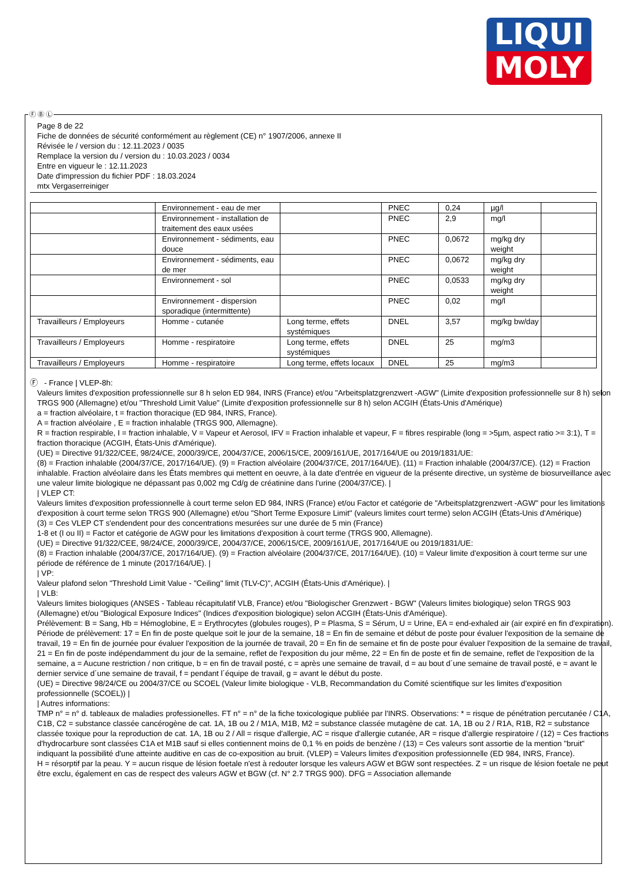LIQUI
MOLY
Page 8 de 22
Fiche de données de sécurité conformément au règlement (CE) n° 1907/2006, annexe II
Révisée le / version du : 12.11.2023 / 0035
Remplace la version du / version du : 10.03.2023 / 0034
Entre en vigueur le : 12.11.2023
Date d'impression du fichier PDF : 18.03.2024
mtx Vergaserreiniger
| | Environnement - eau de mer | | PNEC | 0,24 | µg/l | |
| | Environnement - installation de traitement des eaux usées | | PNEC | 2,9 | mg/l | |
| | Environnement - sédiments, eau douce | | PNEC | 0,0672 | mg/kg dry weight | |
| | Environnement - sédiments, eau de mer | | PNEC | 0,0672 | mg/kg dry weight | |
| | Environnement - sol | | PNEC | 0,0533 | mg/kg dry weight | |
| | Environnement - dispersion sporadique (intermittente) | | PNEC | 0,02 | mg/l | |
| Travailleurs / Employeurs | Homme - cutanée | Long terme, effets systémiques | DNEL | 3,57 | mg/kg bw/day | |
| Travailleurs / Employeurs | Homme - respiratoire | Long terme, effets systémiques | DNEL | 25 | mg/m3 | |
| Travailleurs / Employeurs | Homme - respiratoire | Long terme, effets locaux | DNEL | 25 | mg/m3 | |
Ⓕ - France | VLEP-8h:
Valeurs limites d'exposition professionnelle sur 8 h selon ED 984, INRS (France) et/ou "Arbeitsplatzgrenzwert -AGW" (Limite d'exposition professionnelle sur 8 h) selon TRGS 900 (Allemagne) et/ou "Threshold Limit Value" (Limite d'exposition professionnelle sur 8 h) selon ACGIH (États-Unis d'Amérique)
a = fraction alvéolaire, t = fraction thoracique (ED 984, INRS, France).
A = fraction alvéolaire , E = fraction inhalable (TRGS 900, Allemagne).
R = fraction respirable, I = fraction inhalable, V = Vapeur et Aerosol, IFV = Fraction inhalable et vapeur, F = fibres respirable (long = >5µm, aspect ratio >= 3:1), T = fraction thoracique (ACGIH, États-Unis d'Amérique).
(UE) = Directive 91/322/CEE, 98/24/CE, 2000/39/CE, 2004/37/CE, 2006/15/CE, 2009/161/UE, 2017/164/UE ou 2019/1831/UE:
(8) = Fraction inhalable (2004/37/CE, 2017/164/UE). (9) = Fraction alvéolaire (2004/37/CE, 2017/164/UE). (11) = Fraction inhalable (2004/37/CE). (12) = Fraction inhalable. Fraction alvéolaire dans les États membres qui mettent en oeuvre, à la date d'entrée en vigueur de la présente directive, un système de biosurveillance avec une valeur limite biologique ne dépassant pas 0,002 mg Cd/g de créatinine dans l'urine (2004/37/CE). |
| VLEP CT:
Valeurs limites d'exposition professionnelle à court terme selon ED 984, INRS (France) et/ou Factor et catégorie de "Arbeitsplatzgrenzwert -AGW" pour les limitations d'exposition à court terme selon TRGS 900 (Allemagne) et/ou "Short Terme Exposure Limit" (valeurs limites court terme) selon ACGIH (États-Unis d'Amérique)
(3) = Ces VLEP CT s'endendent pour des concentrations mesurées sur une durée de 5 min (France)
1-8 et (I ou II) = Factor et catégorie de AGW pour les limitations d'exposition à court terme (TRGS 900, Allemagne).
(UE) = Directive 91/322/CEE, 98/24/CE, 2000/39/CE, 2004/37/CE, 2006/15/CE, 2009/161/UE, 2017/164/UE ou 2019/1831/UE:
(8) = Fraction inhalable (2004/37/CE, 2017/164/UE). (9) = Fraction alvéolaire (2004/37/CE, 2017/164/UE). (10) = Valeur limite d'exposition à court terme sur une période de référence de 1 minute (2017/164/UE). |
| VP:
Valeur plafond selon "Threshold Limit Value - "Ceiling" limit (TLV-C)", ACGIH (États-Unis d'Amérique). |
| VLB:
Valeurs limites biologiques (ANSES - Tableau récapitulatif VLB, France) et/ou "Biologischer Grenzwert - BGW" (Valeurs limites biologique) selon TRGS 903 (Allemagne) et/ou "Biological Exposure Indices" (Indices d'exposition biologique) selon ACGIH (États-Unis d'Amérique).
Prélèvement: B = Sang, Hb = Hémoglobine, E = Erythrocytes (globules rouges), P = Plasma, S = Sérum, U = Urine, EA = end-exhaled air (air expiré en fin d'expiration).
Période de prélèvement: 17 = En fin de poste quelque soit le jour de la semaine, 18 = En fin de semaine et début de poste pour évaluer l'exposition de la semaine de travail, 19 = En fin de journée pour évaluer l'exposition de la journée de travail, 20 = En fin de semaine et fin de poste pour évaluer l'exposition de la semaine de travail, 21 = En fin de poste indépendamment du jour de la semaine, reflet de l'exposition du jour même, 22 = En fin de poste et fin de semaine, reflet de l'exposition de la semaine, a = Aucune restriction / non critique, b = en fin de travail posté, c = après une semaine de travail, d = au bout d´une semaine de travail posté, e = avant le dernier service d´une semaine de travail, f = pendant l´équipe de travail, g = avant le début du poste.
(UE) = Directive 98/24/CE ou 2004/37/CE ou SCOEL (Valeur limite biologique - VLB, Recommandation du Comité scientifique sur les limites d'exposition professionnelle (SCOEL)) |
| Autres informations:
TMP n° = n° d. tableaux de maladies professionelles. FT n° = n° de la fiche toxicologique publiée par l'INRS. Observations: * = risque de pénétration percutanée / C1A, C1B, C2 = substance classée cancérogène de cat. 1A, 1B ou 2 / M1A, M1B, M2 = substance classée mutagène de cat. 1A, 1B ou 2 / R1A, R1B, R2 = substance classée toxique pour la reproduction de cat. 1A, 1B ou 2 / All = risque d'allergie, AC = risque d'allergie cutanée, AR = risque d'allergie respiratoire / (12) = Ces fractions d'hydrocarbure sont classées C1A et M1B sauf si elles contiennent moins de 0,1 % en poids de benzène / (13) = Ces valeurs sont assortie de la mention "bruit" indiquant la possibilité d'une atteinte auditive en cas de co-exposition au bruit. (VLEP) = Valeurs limites d'exposition professionnelle (ED 984, INRS, France).
H = résorptif par la peau. Y = aucun risque de lésion foetale n'est à redouter lorsque les valeurs AGW et BGW sont respectées. Z = un risque de lésion foetale ne peut être exclu, également en cas de respect des valeurs AGW et BGW (cf. N° 2.7 TRGS 900). DFG = Association allemande
Ⓕ Ⓑ Ⓛ